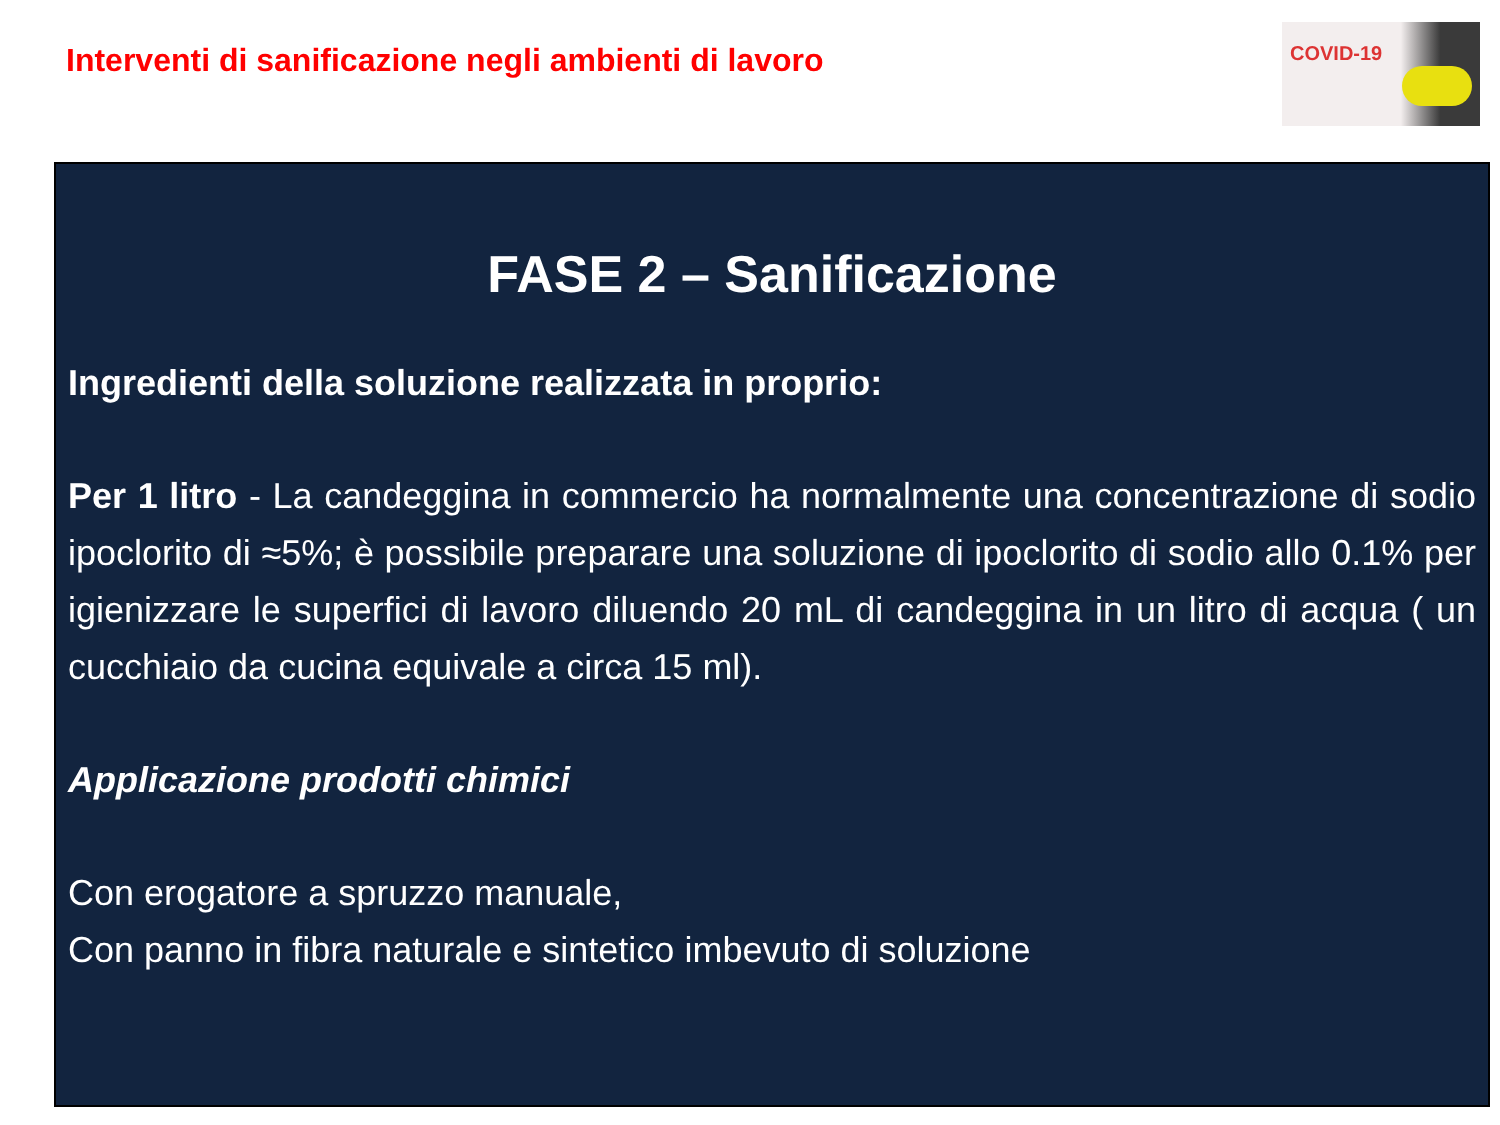Interventi di sanificazione negli ambienti di lavoro
COVID-19
FASE 2 – Sanificazione
Ingredienti della soluzione realizzata in proprio:
Per 1 litro - La candeggina in commercio ha normalmente una concentrazione di sodio ipoclorito di ≈5%; è possibile preparare una soluzione di ipoclorito di sodio allo 0.1% per igienizzare le superfici di lavoro diluendo 20 mL di candeggina in un litro di acqua ( un cucchiaio da cucina equivale a circa 15 ml).
Applicazione prodotti chimici
Con erogatore a spruzzo manuale,
Con panno in fibra naturale e sintetico imbevuto di soluzione